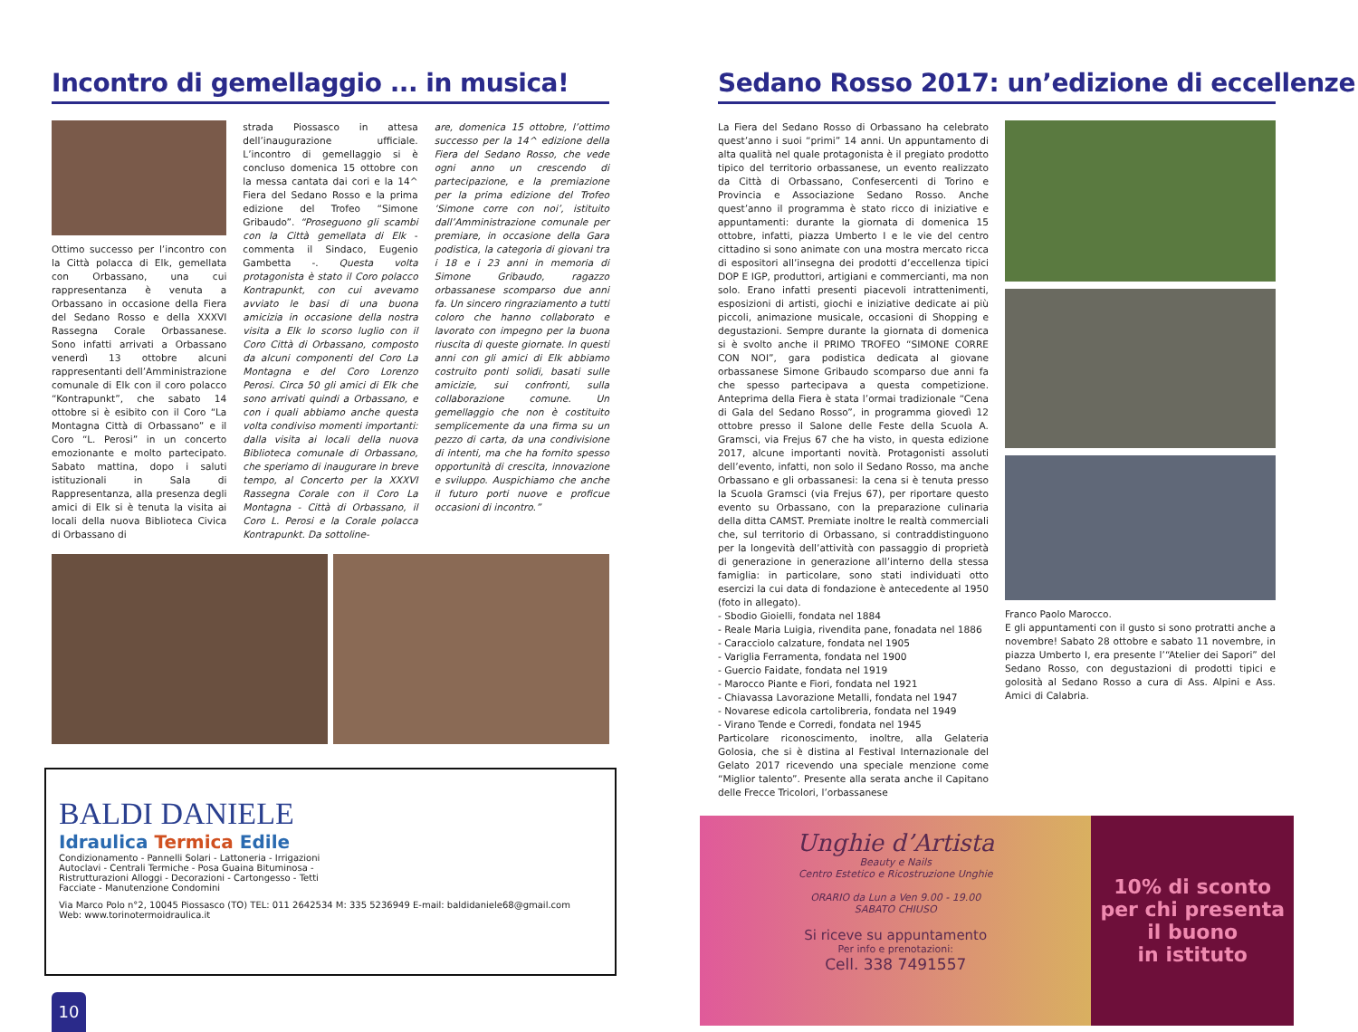Incontro di gemellaggio ... in musica!
Ottimo successo per l’incontro con la Città polacca di Elk, gemellata con Orbassano, una cui rappresentanza è venuta a Orbassano in occasione della Fiera del Sedano Rosso e della XXXVI Rassegna Corale Orbassanese. Sono infatti arrivati a Orbassano venerdì 13 ottobre alcuni rappresentanti dell’Amministrazione comunale di Elk con il coro polacco “Kontrapunkt”, che sabato 14 ottobre si è esibito con il Coro “La Montagna Città di Orbassano” e il Coro “L. Perosi” in un concerto emozionante e molto partecipato. Sabato mattina, dopo i saluti istituzionali in Sala di Rappresentanza, alla presenza degli amici di Elk si è tenuta la visita ai locali della nuova Biblioteca Civica di Orbassano di
strada Piossasco in attesa dell’inaugurazione ufficiale. L’incontro di gemellaggio si è concluso domenica 15 ottobre con la messa cantata dai cori e la 14^ Fiera del Sedano Rosso e la prima edizione del Trofeo “Simone Gribaudo”. “Proseguono gli scambi con la Città gemellata di Elk - commenta il Sindaco, Eugenio Gambetta -. Questa volta protagonista è stato il Coro polacco Kontrapunkt, con cui avevamo avviato le basi di una buona amicizia in occasione della nostra visita a Elk lo scorso luglio con il Coro Città di Orbassano, composto da alcuni componenti del Coro La Montagna e del Coro Lorenzo Perosi. Circa 50 gli amici di Elk che sono arrivati quindi a Orbassano, e con i quali abbiamo anche questa volta condiviso momenti importanti: dalla visita ai locali della nuova Biblioteca comunale di Orbassano, che speriamo di inaugurare in breve tempo, al Concerto per la XXXVI Rassegna Corale con il Coro La Montagna - Città di Orbassano, il Coro L. Perosi e la Corale polacca Kontrapunkt. Da sottoline-
are, domenica 15 ottobre, l’ottimo successo per la 14^ edizione della Fiera del Sedano Rosso, che vede ogni anno un crescendo di partecipazione, e la premiazione per la prima edizione del Trofeo ‘Simone corre con noi’, istituito dall’Amministrazione comunale per premiare, in occasione della Gara podistica, la categoria di giovani tra i 18 e i 23 anni in memoria di Simone Gribaudo, ragazzo orbassanese scomparso due anni fa. Un sincero ringraziamento a tutti coloro che hanno collaborato e lavorato con impegno per la buona riuscita di queste giornate. In questi anni con gli amici di Elk abbiamo costruito ponti solidi, basati sulle amicizie, sui confronti, sulla collaborazione comune. Un gemellaggio che non è costituito semplicemente da una firma su un pezzo di carta, da una condivisione di intenti, ma che ha fornito spesso opportunità di crescita, innovazione e sviluppo. Auspichiamo che anche il futuro porti nuove e proficue occasioni di incontro.”
BALDI DANIELE
Idraulica Termica Edile
Condizionamento - Pannelli Solari - Lattoneria - Irrigazioni
Autoclavi - Centrali Termiche - Posa Guaina Bituminosa -
Ristrutturazioni Alloggi - Decorazioni - Cartongesso - Tetti
Facciate - Manutenzione Condomini
Via Marco Polo n°2, 10045 Piossasco (TO) TEL: 011 2642534 M: 335 5236949 E-mail: baldidaniele68@gmail.com
Web: www.torinotermoidraulica.it
10
Sedano Rosso 2017: un’edizione di eccellenze
La Fiera del Sedano Rosso di Orbassano ha celebrato quest’anno i suoi “primi” 14 anni. Un appuntamento di alta qualità nel quale protagonista è il pregiato prodotto tipico del territorio orbassanese, un evento realizzato da Città di Orbassano, Confesercenti di Torino e Provincia e Associazione Sedano Rosso. Anche quest’anno il programma è stato ricco di iniziative e appuntamenti: durante la giornata di domenica 15 ottobre, infatti, piazza Umberto I e le vie del centro cittadino si sono animate con una mostra mercato ricca di espositori all’insegna dei prodotti d’eccellenza tipici DOP E IGP, produttori, artigiani e commercianti, ma non solo. Erano infatti presenti piacevoli intrattenimenti, esposizioni di artisti, giochi e iniziative dedicate ai più piccoli, animazione musicale, occasioni di Shopping e degustazioni. Sempre durante la giornata di domenica si è svolto anche il PRIMO TROFEO “SIMONE CORRE CON NOI”, gara podistica dedicata al giovane orbassanese Simone Gribaudo scomparso due anni fa che spesso partecipava a questa competizione. Anteprima della Fiera è stata l’ormai tradizionale “Cena di Gala del Sedano Rosso”, in programma giovedì 12 ottobre presso il Salone delle Feste della Scuola A. Gramsci, via Frejus 67 che ha visto, in questa edizione 2017, alcune importanti novità. Protagonisti assoluti dell’evento, infatti, non solo il Sedano Rosso, ma anche Orbassano e gli orbassanesi: la cena si è tenuta presso la Scuola Gramsci (via Frejus 67), per riportare questo evento su Orbassano, con la preparazione culinaria della ditta CAMST. Premiate inoltre le realtà commerciali che, sul territorio di Orbassano, si contraddistinguono per la longevità dell’attività con passaggio di proprietà di generazione in generazione all’interno della stessa famiglia: in particolare, sono stati individuati otto esercizi la cui data di fondazione è antecedente al 1950 (foto in allegato).
- Sbodio Gioielli, fondata nel 1884
- Reale Maria Luigia, rivendita pane, fonadata nel 1886
- Caracciolo calzature, fondata nel 1905
- Variglia Ferramenta, fondata nel 1900
- Guercio Faidate, fondata nel 1919
- Marocco Piante e Fiori, fondata nel 1921
- Chiavassa Lavorazione Metalli, fondata nel 1947
- Novarese edicola cartolibreria, fondata nel 1949
- Virano Tende e Corredi, fondata nel 1945
Particolare riconoscimento, inoltre, alla Gelateria Golosia, che si è distina al Festival Internazionale del Gelato 2017 ricevendo una speciale menzione come “Miglior talento”. Presente alla serata anche il Capitano delle Frecce Tricolori, l’orbassanese
Franco Paolo Marocco.
E gli appuntamenti con il gusto si sono protratti anche a novembre! Sabato 28 ottobre e sabato 11 novembre, in piazza Umberto I, era presente l’“Atelier dei Sapori” del Sedano Rosso, con degustazioni di prodotti tipici e golosità al Sedano Rosso a cura di Ass. Alpini e Ass. Amici di Calabria.
Unghie d’Artista
Beauty e Nails
Centro Estetico e Ricostruzione Unghie
ORARIO da Lun a Ven 9.00 - 19.00
SABATO CHIUSO
Si riceve su appuntamento
Per info e prenotazioni:
Cell. 338 7491557
10% di sconto
per chi presenta
il buono
in istituto